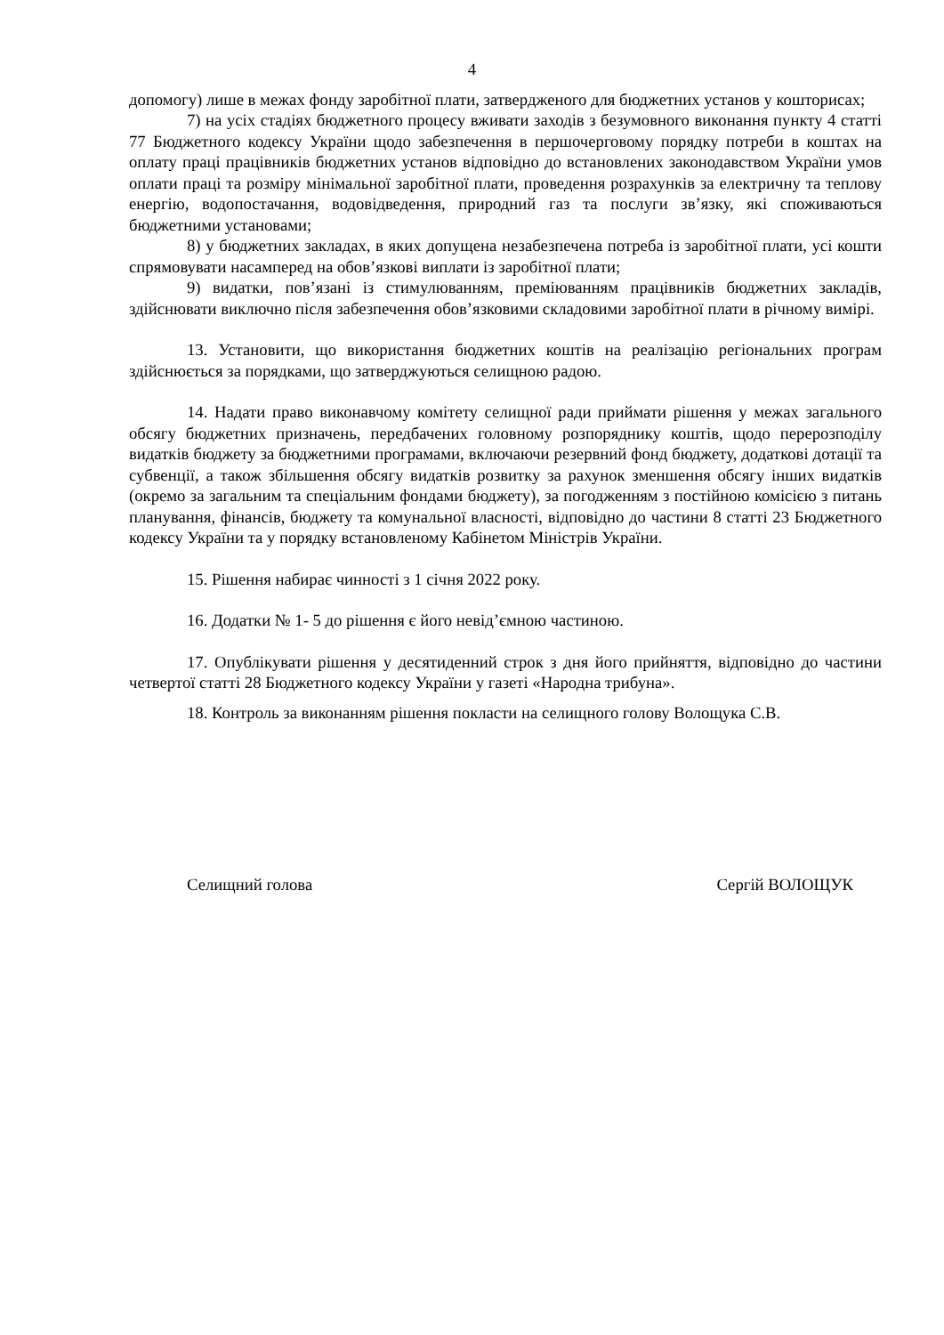4
допомогу) лише в межах фонду заробітної плати, затвердженого для бюджетних установ у кошторисах;
7) на усіх стадіях бюджетного процесу вживати заходів з безумовного виконання пункту 4 статті 77 Бюджетного кодексу України щодо забезпечення в першочерговому порядку потреби в коштах на оплату праці працівників бюджетних установ відповідно до встановлених законодавством України умов оплати праці та розміру мінімальної заробітної плати, проведення розрахунків за електричну та теплову енергію, водопостачання, водовідведення, природний газ та послуги зв’язку, які споживаються бюджетними установами;
8) у бюджетних закладах, в яких допущена незабезпечена потреба із заробітної плати, усі кошти спрямовувати насамперед на обов’язкові виплати із заробітної плати;
9) видатки, пов’язані із стимулюванням, преміюванням працівників бюджетних закладів, здійснювати виключно після забезпечення обов’язковими складовими заробітної плати в річному вимірі.
13. Установити, що використання бюджетних коштів на реалізацію регіональних програм здійснюється за порядками, що затверджуються селищною радою.
14. Надати право виконавчому комітету селищної ради приймати рішення у межах загального обсягу бюджетних призначень, передбачених головному розпоряднику коштів, щодо перерозподілу видатків бюджету за бюджетними програмами, включаючи резервний фонд бюджету, додаткові дотації та субвенції, а також збільшення обсягу видатків розвитку за рахунок зменшення обсягу інших видатків (окремо за загальним та спеціальним фондами бюджету), за погодженням з постійною комісією з питань планування, фінансів, бюджету та комунальної власності, відповідно до частини 8 статті 23 Бюджетного кодексу України та у порядку встановленому Кабінетом Міністрів України.
15. Рішення набирає чинності з 1 січня 2022 року.
16. Додатки № 1- 5 до рішення є його невід’ємною частиною.
17. Опублікувати рішення у десятиденний строк з дня його прийняття, відповідно до частини четвертої статті 28 Бюджетного кодексу України у газеті «Народна трибуна».
18. Контроль за виконанням рішення покласти на селищного голову Волощука С.В.
Селищний голова Сергій ВОЛОЩУК